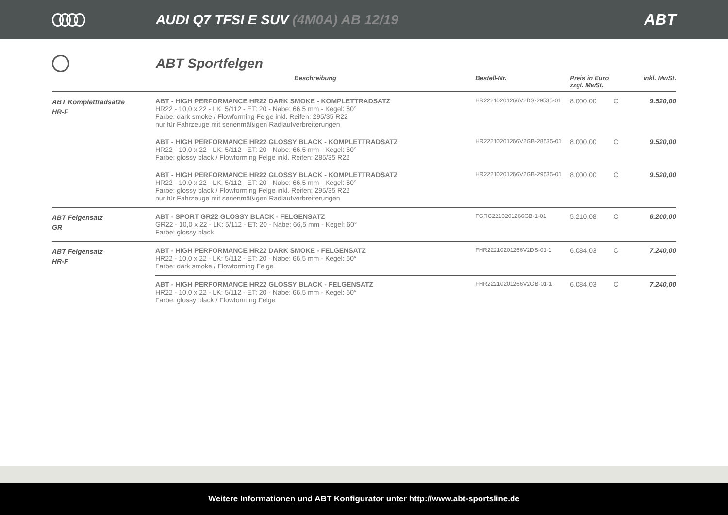AUDI Q7 TFSI E SUV (4M0A) AB 12/19
ABT
ABT Sportfelgen
| | Beschreibung | Bestell-Nr. | Preis in Euro zzgl. MwSt. | | inkl. MwSt. |
| --- | --- | --- | --- | --- | --- |
| ABT Komplettradsätze HR-F | ABT - HIGH PERFORMANCE HR22 DARK SMOKE - KOMPLETTRADSATZ HR22 - 10,0 x 22 - LK: 5/112 - ET: 20 - Nabe: 66,5 mm - Kegel: 60° Farbe: dark smoke / Flowforming Felge inkl. Reifen: 295/35 R22 nur für Fahrzeuge mit serienmäßigen Radlaufverbreiterungen | HR22210201266V2DS-29535-01 | 8.000,00 | C | 9.520,00 |
| | ABT - HIGH PERFORMANCE HR22 GLOSSY BLACK - KOMPLETTRADSATZ HR22 - 10,0 x 22 - LK: 5/112 - ET: 20 - Nabe: 66,5 mm - Kegel: 60° Farbe: glossy black / Flowforming Felge inkl. Reifen: 285/35 R22 | HR22210201266V2GB-28535-01 | 8.000,00 | C | 9.520,00 |
| | ABT - HIGH PERFORMANCE HR22 GLOSSY BLACK - KOMPLETTRADSATZ HR22 - 10,0 x 22 - LK: 5/112 - ET: 20 - Nabe: 66,5 mm - Kegel: 60° Farbe: glossy black / Flowforming Felge inkl. Reifen: 295/35 R22 nur für Fahrzeuge mit serienmäßigen Radlaufverbreiterungen | HR22210201266V2GB-29535-01 | 8.000,00 | C | 9.520,00 |
| ABT Felgensatz GR | ABT - SPORT GR22 GLOSSY BLACK - FELGENSATZ GR22 - 10,0 x 22 - LK: 5/112 - ET: 20 - Nabe: 66,5 mm - Kegel: 60° Farbe: glossy black | FGRC2210201266GB-1-01 | 5.210,08 | C | 6.200,00 |
| ABT Felgensatz HR-F | ABT - HIGH PERFORMANCE HR22 DARK SMOKE - FELGENSATZ HR22 - 10,0 x 22 - LK: 5/112 - ET: 20 - Nabe: 66,5 mm - Kegel: 60° Farbe: dark smoke / Flowforming Felge | FHR22210201266V2DS-01-1 | 6.084,03 | C | 7.240,00 |
| | ABT - HIGH PERFORMANCE HR22 GLOSSY BLACK - FELGENSATZ HR22 - 10,0 x 22 - LK: 5/112 - ET: 20 - Nabe: 66,5 mm - Kegel: 60° Farbe: glossy black / Flowforming Felge | FHR22210201266V2GB-01-1 | 6.084,03 | C | 7.240,00 |
Weitere Informationen und ABT Konfigurator unter http://www.abt-sportsline.de